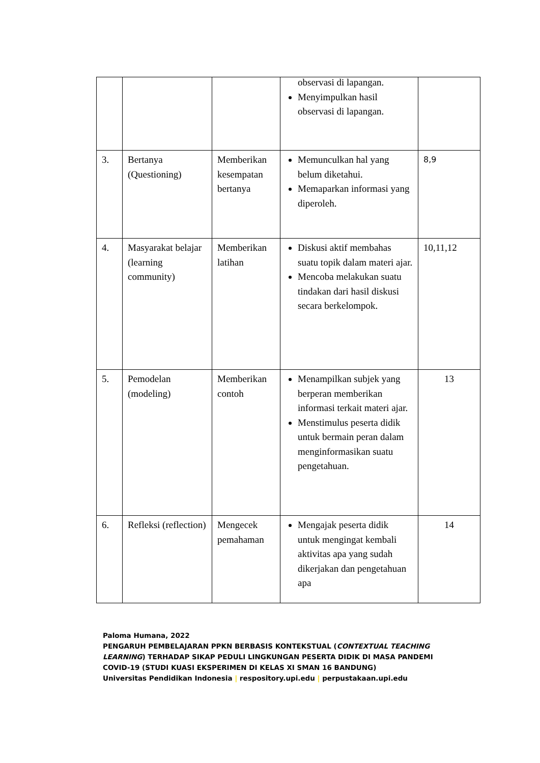| | | | observasi di lapangan. Menyimpulkan hasil observasi di lapangan. | |
| 3. | Bertanya (Questioning) | Memberikan kesempatan bertanya | Memunculkan hal yang belum diketahui. Memaparkan informasi yang diperoleh. | 8,9 |
| 4. | Masyarakat belajar (learning community) | Memberikan latihan | Diskusi aktif membahas suatu topik dalam materi ajar. Mencoba melakukan suatu tindakan dari hasil diskusi secara berkelompok. | 10,11,12 |
| 5. | Pemodelan (modeling) | Memberikan contoh | Menampilkan subjek yang berperan memberikan informasi terkait materi ajar. Menstimulus peserta didik untuk bermain peran dalam menginformasikan suatu pengetahuan. | 13 |
| 6. | Refleksi (reflection) | Mengecek pemahaman | Mengajak peserta didik untuk mengingat kembali aktivitas apa yang sudah dikerjakan dan pengetahuan apa | 14 |
Paloma Humana, 2022
PENGARUH PEMBELAJARAN PPKN BERBASIS KONTEKSTUAL (CONTEXTUAL TEACHING LEARNING) TERHADAP SIKAP PEDULI LINGKUNGAN PESERTA DIDIK DI MASA PANDEMI COVID-19 (STUDI KUASI EKSPERIMEN DI KELAS XI SMAN 16 BANDUNG)
Universitas Pendidikan Indonesia | respository.upi.edu | perpustakaan.upi.edu